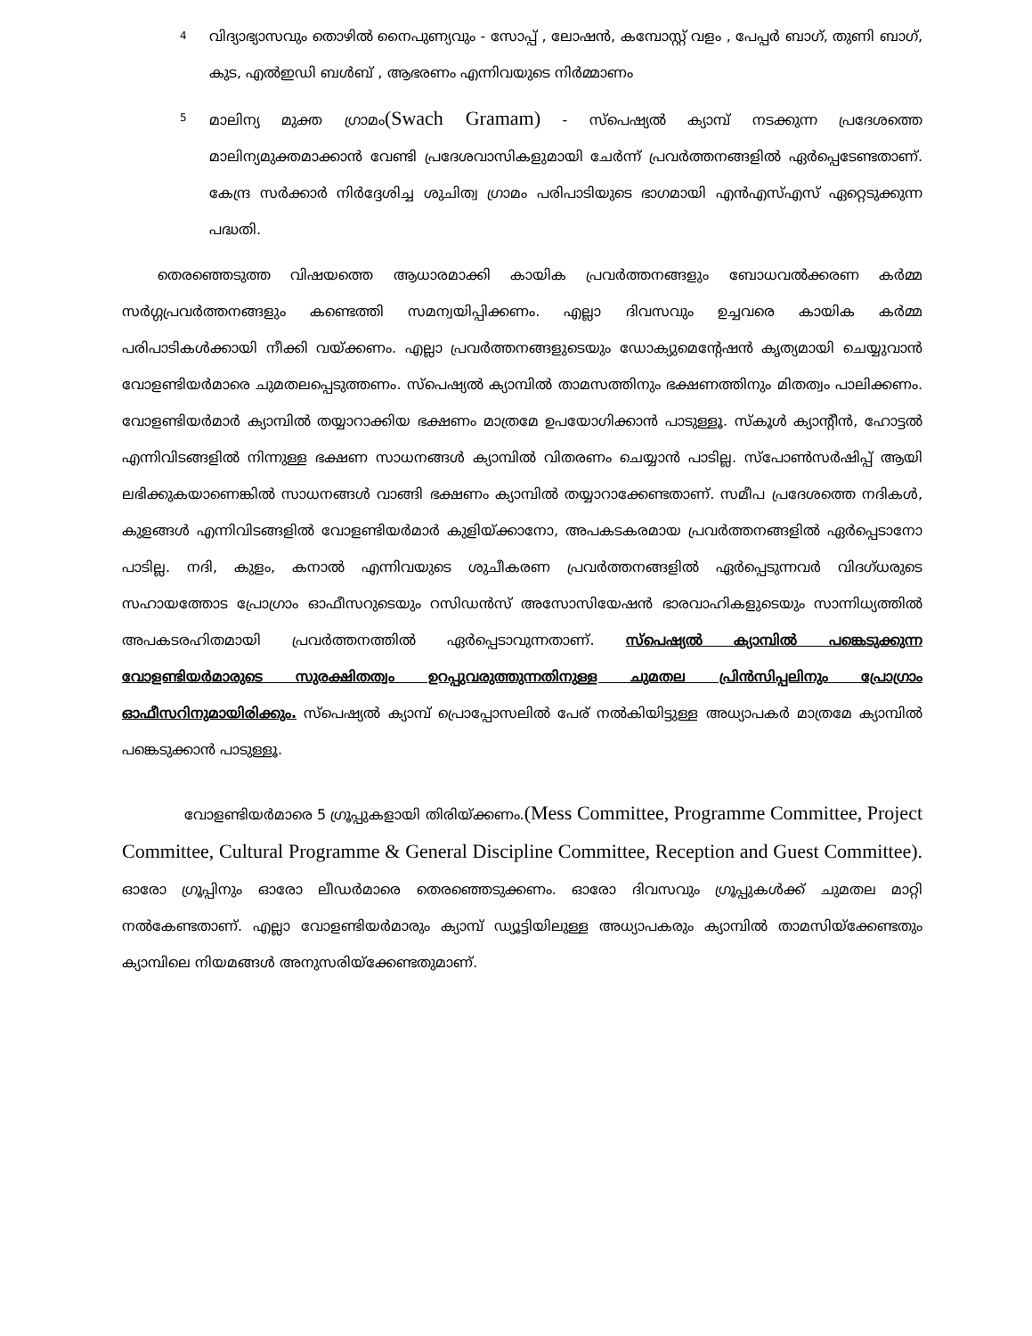4 വിദ്യാഭ്യാസവും തൊഴിൽ നൈപുണ്യവും - സോപ്പ് , ലോഷൻ, കമ്പോസ്റ്റ് വളം , പേപ്പർ ബാഗ്, തുണി ബാഗ്, കുട, എൽഇഡി ബൾബ് , ആഭരണം എന്നിവയുടെ നിർമ്മാണം
5 മാലിന്യ മുക്ത ഗ്രാമം(Swach Gramam) - സ്പെഷ്യൽ ക്യാമ്പ് നടക്കുന്ന പ്രദേശത്തെ മാലിന്യമുക്തമാക്കാൻ വേണ്ടി പ്രദേശവാസികളുമായി ചേർന്ന് പ്രവർത്തനങ്ങളിൽ ഏർപ്പെടേണ്ടതാണ്. കേന്ദ്ര സർക്കാർ നിർദ്ദേശിച്ച ശുചിത്വ ഗ്രാമം പരിപാടിയുടെ ഭാഗമായി എൻഎസ്എസ് ഏറ്റെടുക്കുന്ന പദ്ധതി.
തെരഞ്ഞെടുത്ത വിഷയത്തെ ആധാരമാക്കി കായിക പ്രവർത്തനങ്ങളും ബോധവൽക്കരണ കർമ്മ സർഗ്ഗപ്രവർത്തനങ്ങളും കണ്ടെത്തി സമന്വയിപ്പിക്കണം. എല്ലാ ദിവസവും ഉച്ചവരെ കായിക കർമ്മ പരിപാടികൾക്കായി നീക്കി വയ്ക്കണം. എല്ലാ പ്രവർത്തനങ്ങളുടെയും ഡോക്യുമെന്റേഷൻ കൃത്യമായി ചെയ്യുവാൻ വോളണ്ടിയർമാരെ ചുമതലപ്പെടുത്തണം. സ്പെഷ്യൽ ക്യാമ്പിൽ താമസത്തിനും ഭക്ഷണത്തിനും മിതത്വം പാലിക്കണം. വോളണ്ടിയർമാർ ക്യാമ്പിൽ തയ്യാറാക്കിയ ഭക്ഷണം മാത്രമേ ഉപയോഗിക്കാൻ പാടുള്ളൂ. സ്കൂൾ ക്യാന്റീൻ, ഹോട്ടൽ എന്നിവിടങ്ങളിൽ നിന്നുള്ള ഭക്ഷണ സാധനങ്ങൾ ക്യാമ്പിൽ വിതരണം ചെയ്യാൻ പാടില്ല. സ്പോൺസർഷിപ്പ് ആയി ലഭിക്കുകയാണെങ്കിൽ സാധനങ്ങൾ വാങ്ങി ഭക്ഷണം ക്യാമ്പിൽ തയ്യാറാക്കേണ്ടതാണ്. സമീപ പ്രദേശത്തെ നദികൾ, കുളങ്ങൾ എന്നിവിടങ്ങളിൽ വോളണ്ടിയർമാർ കുളിയ്ക്കാനോ, അപകടകരമായ പ്രവർത്തനങ്ങളിൽ ഏർപ്പെടാനോ പാടില്ല. നദി, കുളം, കനാൽ എന്നിവയുടെ ശുചീകരണ പ്രവർത്തനങ്ങളിൽ ഏർപ്പെടുന്നവർ വിദഗ്ധരുടെ സഹായത്തോട പ്രോഗ്രാം ഓഫീസറുടെയും റസിഡൻസ് അസോസിയേഷൻ ഭാരവാഹികളുടെയും സാന്നിധ്യത്തിൽ അപകടരഹിതമായി പ്രവർത്തനത്തിൽ ഏർപ്പെടാവുന്നതാണ്. സ്പെഷ്യൽ ക്യാമ്പിൽ പങ്കെടുക്കുന്ന വോളണ്ടിയർമാരുടെ സുരക്ഷിതത്വം ഉറപ്പുവരുത്തുന്നതിനുള്ള ചുമതല പ്രിൻസിപ്പലിനും പ്രോഗ്രാം ഓഫീസറിനുമായിരിക്കും. സ്പെഷ്യൽ ക്യാമ്പ് പ്രൊപ്പോസലിൽ പേര് നൽകിയിട്ടുള്ള അധ്യാപകർ മാത്രമേ ക്യാമ്പിൽ പങ്കെടുക്കാൻ പാടുള്ളൂ.
വോളണ്ടിയർമാരെ 5 ഗ്രൂപ്പുകളായി തിരിയ്ക്കണം.(Mess Committee, Programme Committee, Project Committee, Cultural Programme & General Discipline Committee, Reception and Guest Committee). ഓരോ ഗ്രൂപ്പിനും ഓരോ ലീഡർമാരെ തെരഞ്ഞെടുക്കണം. ഓരോ ദിവസവും ഗ്രൂപ്പുകൾക്ക് ചുമതല മാറ്റി നൽകേണ്ടതാണ്. എല്ലാ വോളണ്ടിയർമാരും ക്യാമ്പ് ഡ്യൂട്ടിയിലുള്ള അധ്യാപകരും ക്യാമ്പിൽ താമസിയ്ക്കേണ്ടതും ക്യാമ്പിലെ നിയമങ്ങൾ അനുസരിയ്ക്കേണ്ടതുമാണ്.